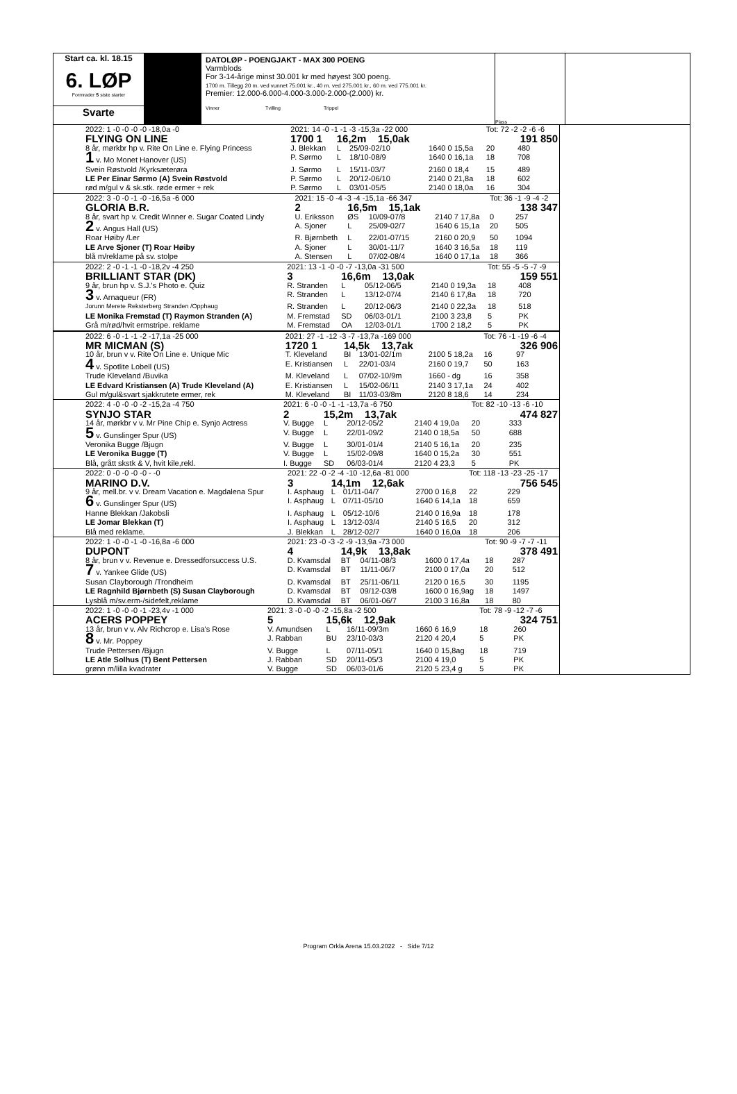Start ca. kl. 18.15
6. LØP
Formrader 5 siste starter
Svarte
DATOLØP - POENGJAKT - MAX 300 POENG
Varmblods
For 3-14-årige minst 30.001 kr med høyest 300 poeng.
1700 m. Tillegg 20 m. ved vunnet 75.001 kr., 40 m. ved 275.001 kr., 60 m. ved 775.001 kr.
Premier: 12.000-6.000-4.000-3.000-2.000-(2.000) kr.
Vinner Tvilling Trippel
Plass
| | 2022: 1 -0 -0 -0 -0 -18,0a -0 | 2021: 14 -0 -1 -1 -3 -15,3a -22 000 | | | | Tot: 72 -2 -2 -6 -6 | |
| | FLYING ON LINE | 1700 1 | 16,2m 15,0ak | | | 191 850 | |
| | 8 år, mørkbr hp v. Rite On Line e. Flying Princess | J. Blekkan | L | 25/09-02/10 | 1640 0 15,5a | 20 | 480 |
| | 1 v. Mo Monet Hanover (US) | P. Sørmo | L | 18/10-08/9 | 1640 0 16,1a | 18 | 708 |
| | Svein Røstvold /Kyrksæterøra | J. Sørmo | L | 15/11-03/7 | 2160 0 18,4 | 15 | 489 |
| | LE Per Einar Sørmo (A) Svein Røstvold | P. Sørmo | L | 20/12-06/10 | 2140 0 21,8a | 18 | 602 |
| | rød m/gul v & sk.stk. røde ermer + rek | P. Sørmo | L | 03/01-05/5 | 2140 0 18,0a | 16 | 304 |
| | 2022: 3 -0 -0 -1 -0 -16,5a -6 000 | 2021: 15 -0 -4 -3 -4 -15,1a -66 347 | | | | Tot: 36 -1 -9 -4 -2 | |
| | GLORIA B.R. | 2 | 16,5m 15,1ak | | | 138 347 | |
| | 8 år, svart hp v. Credit Winner e. Sugar Coated Lindy | U. Eriksson | ØS | 10/09-07/8 | 2140 7 17,8a | 0 | 257 |
| | 2 v. Angus Hall (US) | A. Sjoner | L | 25/09-02/7 | 1640 6 15,1a | 20 | 505 |
| | Roar Høiby /Ler | R. Bjørnbeth | L | 22/01-07/15 | 2160 0 20,9 | 50 | 1094 |
| | LE Arve Sjoner (T) Roar Høiby | A. Sjoner | L | 30/01-11/7 | 1640 3 16,5a | 18 | 119 |
| | blå m/reklame på sv. stolpe | A. Stensen | L | 07/02-08/4 | 1640 0 17,1a | 18 | 366 |
| | 2022: 2 -0 -1 -1 -0 -18,2v -4 250 | 2021: 13 -1 -0 -0 -7 -13,0a -31 500 | | | | Tot: 55 -5 -5 -7 -9 | |
| | BRILLIANT STAR (DK) | 3 | 16,6m 13,0ak | | | 159 551 | |
| | 9 år, brun hp v. S.J.'s Photo e. Quiz | R. Stranden | L | 05/12-06/5 | 2140 0 19,3a | 18 | 408 |
| | 3 v. Arnaqueur (FR) | R. Stranden | L | 13/12-07/4 | 2140 6 17,8a | 18 | 720 |
| | Jorunn Merete Reksterberg Stranden /Opphaug | R. Stranden | L | 20/12-06/3 | 2140 0 22,3a | 18 | 518 |
| | LE Monika Fremstad (T) Raymon Stranden (A) | M. Fremstad | SD | 06/03-01/1 | 2100 3 23,8 | 5 | PK |
| | Grå m/rød/hvit ermstripe. reklame | M. Fremstad | OA | 12/03-01/1 | 1700 2 18,2 | 5 | PK |
| | 2022: 6 -0 -1 -1 -2 -17,1a -25 000 | 2021: 27 -1 -12 -3 -7 -13,7a -169 000 | | | | Tot: 76 -1 -19 -6 -4 | |
| | MR MICMAN (S) | 1720 1 | 14,5k 13,7ak | | | 326 906 | |
| | 10 år, brun v v. Rite On Line e. Unique Mic | T. Kleveland | BI | 13/01-02/1m | 2100 5 18,2a | 16 | 97 |
| | 4 v. Spotlite Lobell (US) | E. Kristiansen | L | 22/01-03/4 | 2160 0 19,7 | 50 | 163 |
| | Trude Kleveland /Buvika | M. Kleveland | L | 07/02-10/9m | 1660 - dg | 16 | 358 |
| | LE Edvard Kristiansen (A) Trude Kleveland (A) | E. Kristiansen | L | 15/02-06/11 | 2140 3 17,1a | 24 | 402 |
| | Gul m/gul&svart sjakkrutete ermer, rek | M. Kleveland | BI | 11/03-03/8m | 2120 8 18,6 | 14 | 234 |
| | 2022: 4 -0 -0 -0 -2 -15,2a -4 750 | 2021: 6 -0 -0 -1 -1 -13,7a -6 750 | | | | Tot: 82 -10 -13 -6 -10 | |
| | SYNJO STAR | 2 | 15,2m 13,7ak | | | 474 827 | |
| | 14 år, mørkbr v v. Mr Pine Chip e. Synjo Actress | V. Bugge | L | 20/12-05/2 | 2140 4 19,0a | 20 | 333 |
| | 5 v. Gunslinger Spur (US) | V. Bugge | L | 22/01-09/2 | 2140 0 18,5a | 50 | 688 |
| | Veronika Bugge /Bjugn | V. Bugge | L | 30/01-01/4 | 2140 5 16,1a | 20 | 235 |
| | LE Veronika Bugge (T) | V. Bugge | L | 15/02-09/8 | 1640 0 15,2a | 30 | 551 |
| | Blå, grått skstk & V, hvit kile,rekl. | I. Bugge | SD | 06/03-01/4 | 2120 4 23,3 | 5 | PK |
| | 2022: 0 -0 -0 -0 -0 - -0 | 2021: 22 -0 -2 -4 -10 -12,6a -81 000 | | | | Tot: 118 -13 -23 -25 -17 | |
| | MARINO D.V. | 3 | 14,1m 12,6ak | | | 756 545 | |
| | 9 år, mell.br. v v. Dream Vacation e. Magdalena Spur | I. Asphaug | L | 01/11-04/7 | 2700 0 16,8 | 22 | 229 |
| | 6 v. Gunslinger Spur (US) | I. Asphaug | L | 07/11-05/10 | 1640 6 14,1a | 18 | 659 |
| | Hanne Blekkan /Jakobsli | I. Asphaug | L | 05/12-10/6 | 2140 0 16,9a | 18 | 178 |
| | LE Jomar Blekkan (T) | I. Asphaug | L | 13/12-03/4 | 2140 5 16,5 | 20 | 312 |
| | Blå med reklame. | J. Blekkan | L | 28/12-02/7 | 1640 0 16,0a | 18 | 206 |
| | 2022: 1 -0 -0 -1 -0 -16,8a -6 000 | 2021: 23 -0 -3 -2 -9 -13,9a -73 000 | | | | Tot: 90 -9 -7 -7 -11 | |
| | DUPONT | 4 | 14,9k 13,8ak | | | 378 491 | |
| | 8 år, brun v v. Revenue e. Dressedforsuccess U.S. | D. Kvamsdal | BT | 04/11-08/3 | 1600 0 17,4a | 18 | 287 |
| | 7 v. Yankee Glide (US) | D. Kvamsdal | BT | 11/11-06/7 | 2100 0 17,0a | 20 | 512 |
| | Susan Clayborough /Trondheim | D. Kvamsdal | BT | 25/11-06/11 | 2120 0 16,5 | 30 | 1195 |
| | LE Ragnhild Bjørnbeth (S) Susan Clayborough | D. Kvamsdal | BT | 09/12-03/8 | 1600 0 16,9ag | 18 | 1497 |
| | Lysblå m/sv.erm-/sidefelt,reklame | D. Kvamsdal | BT | 06/01-06/7 | 2100 3 16,8a | 18 | 80 |
| | 2022: 1 -0 -0 -0 -1 -23,4v -1 000 | 2021: 3 -0 -0 -0 -2 -15,8a -2 500 | | | | Tot: 78 -9 -12 -7 -6 | |
| | ACERS POPPEY | 5 | 15,6k 12,9ak | | | 324 751 | |
| | 13 år, brun v v. Alv Richcrop e. Lisa's Rose | V. Amundsen | L | 16/11-09/3m | 1660 6 16,9 | 18 | 260 |
| | 8 v. Mr. Poppey | J. Rabban | BU | 23/10-03/3 | 2120 4 20,4 | 5 | PK |
| | Trude Pettersen /Bjugn | V. Bugge | L | 07/11-05/1 | 1640 0 15,8ag | 18 | 719 |
| | LE Atle Solhus (T) Bent Pettersen | J. Rabban | SD | 20/11-05/3 | 2100 4 19,0 | 5 | PK |
| | grønn m/lilla kvadrater | V. Bugge | SD | 06/03-01/6 | 2120 5 23,4 g | 5 | PK |
Program Orkla Arena 15.03.2022 - Side 7/12